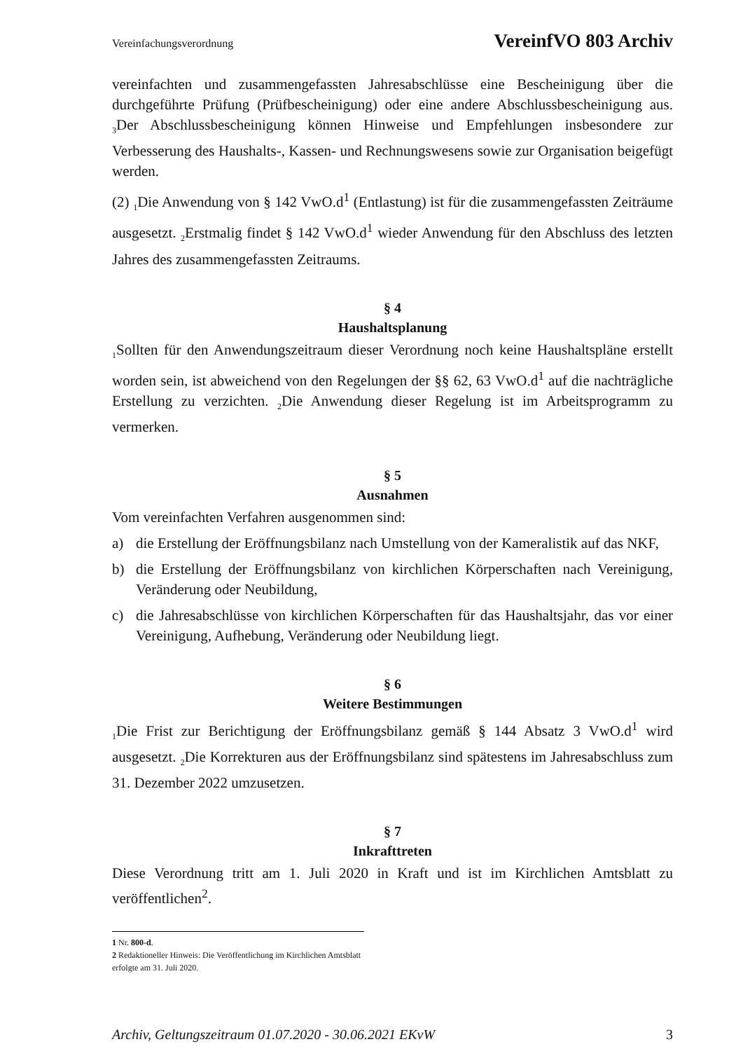Vereinfachungsverordnung VereinfVO 803 Archiv
vereinfachten und zusammengefassten Jahresabschlüsse eine Bescheinigung über die durchgeführte Prüfung (Prüfbescheinigung) oder eine andere Abschlussbescheinigung aus. <sub>3</sub>Der Abschlussbescheinigung können Hinweise und Empfehlungen insbesondere zur Verbesserung des Haushalts-, Kassen- und Rechnungswesens sowie zur Organisation beigefügt werden.
(2) <sub>1</sub>Die Anwendung von § 142 VwO.d<sup>1</sup> (Entlastung) ist für die zusammengefassten Zeiträume ausgesetzt. <sub>2</sub>Erstmalig findet § 142 VwO.d<sup>1</sup> wieder Anwendung für den Abschluss des letzten Jahres des zusammengefassten Zeitraums.
§ 4
Haushaltsplanung
<sub>1</sub>Sollten für den Anwendungszeitraum dieser Verordnung noch keine Haushaltspläne erstellt worden sein, ist abweichend von den Regelungen der §§ 62, 63 VwO.d<sup>1</sup> auf die nachträgliche Erstellung zu verzichten. <sub>2</sub>Die Anwendung dieser Regelung ist im Arbeitsprogramm zu vermerken.
§ 5
Ausnahmen
Vom vereinfachten Verfahren ausgenommen sind:
a) die Erstellung der Eröffnungsbilanz nach Umstellung von der Kameralistik auf das NKF,
b) die Erstellung der Eröffnungsbilanz von kirchlichen Körperschaften nach Vereinigung, Veränderung oder Neubildung,
c) die Jahresabschlüsse von kirchlichen Körperschaften für das Haushaltsjahr, das vor einer Vereinigung, Aufhebung, Veränderung oder Neubildung liegt.
§ 6
Weitere Bestimmungen
<sub>1</sub>Die Frist zur Berichtigung der Eröffnungsbilanz gemäß § 144 Absatz 3 VwO.d<sup>1</sup> wird ausgesetzt. <sub>2</sub>Die Korrekturen aus der Eröffnungsbilanz sind spätestens im Jahresabschluss zum 31. Dezember 2022 umzusetzen.
§ 7
Inkrafttreten
Diese Verordnung tritt am 1. Juli 2020 in Kraft und ist im Kirchlichen Amtsblatt zu veröffentlichen<sup>2</sup>.
1 Nr. 800-d.
2 Redaktioneller Hinweis: Die Veröffentlichung im Kirchlichen Amtsblatt erfolgte am 31. Juli 2020.
Archiv, Geltungszeitraum 01.07.2020 - 30.06.2021 EKvW 3